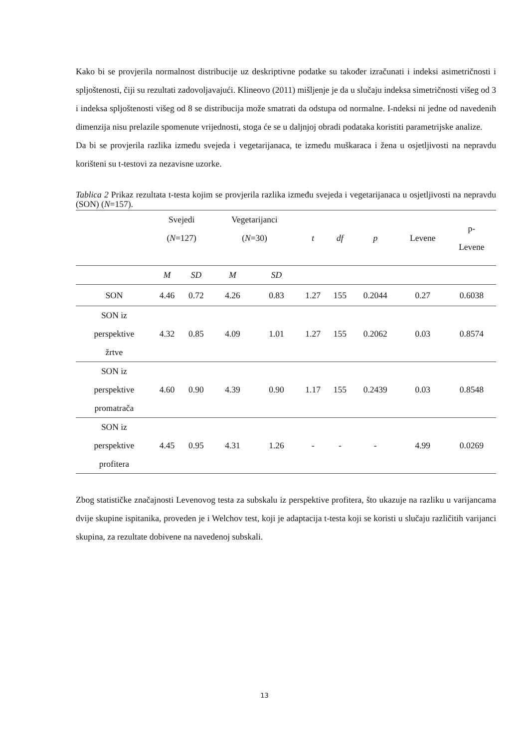Kako bi se provjerila normalnost distribucije uz deskriptivne podatke su također izračunati i indeksi asimetričnosti i spljoštenosti, čiji su rezultati zadovoljavajući. Klineovo (2011) mišljenje je da u slučaju indeksa simetričnosti višeg od 3 i indeksa spljoštenosti višeg od 8 se distribucija može smatrati da odstupa od normalne. I-ndeksi ni jedne od navedenih dimenzija nisu prelazile spomenute vrijednosti, stoga će se u daljnjoj obradi podataka koristiti parametrijske analize.
Da bi se provjerila razlika između svejeda i vegetarijanaca, te između muškaraca i žena u osjetljivosti na nepravdu korišteni su t-testovi za nezavisne uzorke.
Tablica 2 Prikaz rezultata t-testa kojim se provjerila razlika između svejeda i vegetarijanaca u osjetljivosti na nepravdu (SON) (N=157).
| | Svejedi ( N =127) | | Vegetarijanci ( N =30) | | t | df | p | Levene | p- Levene |
| --- | --- | --- | --- | --- | --- | --- | --- | --- | --- |
| | M | SD | M | SD | | | | | |
| SON | 4.46 | 0.72 | 4.26 | 0.83 | 1.27 | 155 | 0.2044 | 0.27 | 0.6038 |
| SON iz perspektive žrtve | 4.32 | 0.85 | 4.09 | 1.01 | 1.27 | 155 | 0.2062 | 0.03 | 0.8574 |
| SON iz perspektive promatrača | 4.60 | 0.90 | 4.39 | 0.90 | 1.17 | 155 | 0.2439 | 0.03 | 0.8548 |
| SON iz perspektive profitera | 4.45 | 0.95 | 4.31 | 1.26 | - | - | - | 4.99 | 0.0269 |
Zbog statističke značajnosti Levenovog testa za subskalu iz perspektive profitera, što ukazuje na razliku u varijancama dvije skupine ispitanika, proveden je i Welchov test, koji je adaptacija t-testa koji se koristi u slučaju različitih varijanci skupina, za rezultate dobivene na navedenoj subskali.
13